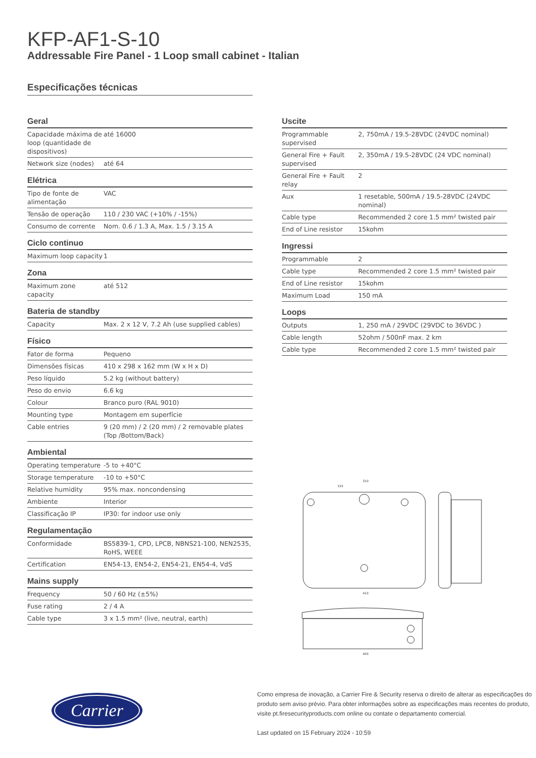KFP-AF1-S-10
Addressable Fire Panel - 1 Loop small cabinet - Italian
Especificações técnicas
Geral
| Capacidade máxima de loop (quantidade de dispositivos) | até 16000 |
| Network size (nodes) | até 64 |
Elétrica
| Tipo de fonte de alimentação | VAC |
| Tensão de operação | 110 / 230 VAC (+10% / -15%) |
| Consumo de corrente | Nom. 0.6 / 1.3 A, Max. 1.5 / 3.15 A |
Ciclo continuo
| Maximum loop capacity | 1 |
Zona
| Maximum zone capacity | até 512 |
Bateria de standby
| Capacity | Max. 2 x 12 V, 7.2 Ah (use supplied cables) |
Físico
| Fator de forma | Pequeno |
| Dimensões físicas | 410 x 298 x 162 mm (W x H x D) |
| Peso líquido | 5.2 kg (without battery) |
| Peso do envio | 6.6 kg |
| Colour | Branco puro (RAL 9010) |
| Mounting type | Montagem em superfície |
| Cable entries | 9 (20 mm) / 2 (20 mm) / 2 removable plates (Top /Bottom/Back) |
Ambiental
| Operating temperature | -5 to +40°C |
| Storage temperature | -10 to +50°C |
| Relative humidity | 95% max. noncondensing |
| Ambiente | Interior |
| Classificação IP | IP30: for indoor use only |
Regulamentação
| Conformidade | BS5839-1, CPD, LPCB, NBNS21-100, NEN2535, RoHS, WEEE |
| Certification | EN54-13, EN54-2, EN54-21, EN54-4, VdS |
Mains supply
| Frequency | 50 / 60 Hz (±5%) |
| Fuse rating | 2 / 4 A |
| Cable type | 3 x 1.5 mm² (live, neutral, earth) |
Uscite
| Programmable supervised | 2, 750mA / 19.5-28VDC (24VDC nominal) |
| General Fire + Fault supervised | 2, 350mA / 19.5-28VDC (24 VDC nominal) |
| General Fire + Fault relay | 2 |
| Aux | 1 resetable, 500mA / 19.5-28VDC (24VDC nominal) |
| Cable type | Recommended 2 core 1.5 mm² twisted pair |
| End of Line resistor | 15kohm |
Ingressi
| Programmable | 2 |
| Cable type | Recommended 2 core 1.5 mm² twisted pair |
| End of Line resistor | 15kohm |
| Maximum Load | 150 mA |
Loops
| Outputs | 1, 250 mA / 29VDC (29VDC to 36VDC ) |
| Cable length | 52ohm / 500nF max. 2 km |
| Cable type | Recommended 2 core 1.5 mm² twisted pair |
410
400
310
155
Carrier
Como empresa de inovação, a Carrier Fire & Security reserva o direito de alterar as especificações do produto sem aviso prévio. Para obter informações sobre as especificações mais recentes do produto, visite pt.firesecurityproducts.com online ou contate o departamento comercial.
Last updated on 15 February 2024 - 10:59